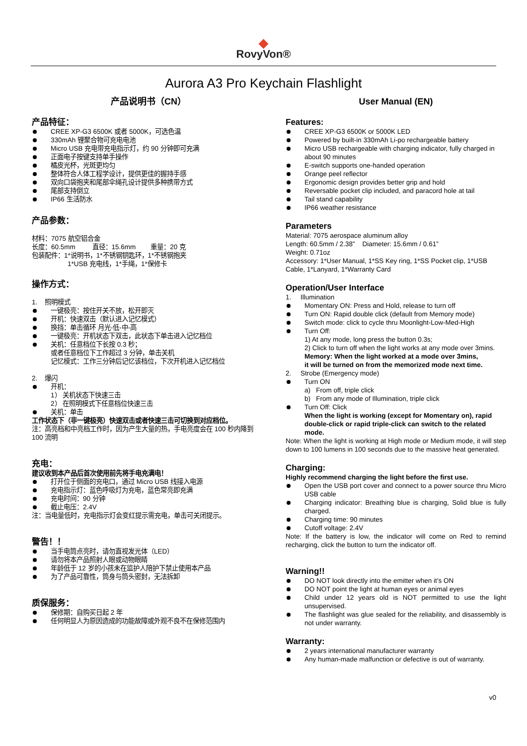◆
RovyVon®
Aurora A3 Pro Keychain Flashlight
产品说明书（CN）
产品特征：
CREE XP-G3 6500K 或者 5000K，可选色温
330mAh 锂聚合物可充电电池
Micro USB 充电带充电指示灯，约 90 分钟即可充满
正面电子按键支持单手操作
橘皮光杯，光斑更均匀
整体符合人体工程学设计，提供更佳的握持手感
双向口袋抱夹和尾部伞绳孔设计提供多种携带方式
尾部支持倒立
IP66 生活防水
产品参数：
材料：7075 航空铝合金
长度：60.5mm 直径：15.6mm 重量：20 克
包装配件：1*说明书，1*不锈钢钥匙环，1*不锈钢抱夹
1*USB 充电线，1*手绳，1*保修卡
操作方式：
1. 照明模式
一键极亮：按住开关不放，松开即灭
开机：快速双击（默认进入记忆模式）
换挡：单击循环 月光-低-中-高
一键极亮：开机状态下双击，此状态下单击进入记忆档位
关机：任意档位下长按 0.3 秒；
或者任意档位下工作超过 3 分钟，单击关机
记忆模式：工作三分钟后记忆该档位，下次开机进入记忆档位
2. 爆闪
开机：
1） 关机状态下快速三击
2） 在照明模式下任意档位快速三击
关机：单击
工作状态下（非一键极亮）快速双击或者快速三击可切换到对应档位。
注：高亮档和中亮档工作时，因为产生大量的热，手电亮度会在 100 秒内降到 100 流明
充电：
建议收到本产品后首次使用前先将手电充满电！
打开位于侧面的充电口，通过 Micro USB 线接入电源
充电指示灯：蓝色呼吸灯为充电，蓝色常亮即充满
充电时间：90 分钟
截止电压：2.4V
注：当电量低时，充电指示灯会变红提示需充电，单击可关闭提示。
警告！！
当手电筒点亮时，请勿直视发光体（LED）
请勿将本产品照射人眼或动物眼睛
年龄低于 12 岁的小孩未在监护人陪护下禁止使用本产品
为了产品可靠性，筒身与筒头密封，无法拆卸
质保服务：
保修期：自购买日起 2 年
任何明显人为原因造成的功能故障或外观不良不在保修范围内
User Manual (EN)
Features:
CREE XP-G3 6500K or 5000K LED
Powered by built-in 330mAh Li-po rechargeable battery
Micro USB rechargeable with charging indicator, fully charged in about 90 minutes
E-switch supports one-handed operation
Orange peel reflector
Ergonomic design provides better grip and hold
Reversable pocket clip included, and paracord hole at tail
Tail stand capability
IP66 weather resistance
Parameters
Material: 7075 aerospace aluminum alloy
Length: 60.5mm / 2.38” Diameter: 15.6mm / 0.61”
Weight: 0.71oz
Accessory: 1*User Manual, 1*SS Key ring, 1*SS Pocket clip, 1*USB Cable, 1*Lanyard, 1*Warranty Card
Operation/User Interface
1. Illumination
Momentary ON: Press and Hold, release to turn off
Turn ON: Rapid double click (default from Memory mode)
Switch mode: click to cycle thru Moonlight-Low-Med-High
Turn Off:
1) At any mode, long press the button 0.3s;
2) Click to turn off when the light works at any mode over 3mins.
Memory: When the light worked at a mode over 3mins,
it will be turned on from the memorized mode next time.
2. Strobe (Emergency mode)
Turn ON
a) From off, triple click
b) From any mode of Illumination, triple click
Turn Off: Click
When the light is working (except for Momentary on), rapid double-click or rapid triple-click can switch to the related mode.
Note: When the light is working at High mode or Medium mode, it will step down to 100 lumens in 100 seconds due to the massive heat generated.
Charging:
Highly recommend charging the light before the first use.
Open the USB port cover and connect to a power source thru Micro USB cable
Charging indicator: Breathing blue is charging, Solid blue is fully charged.
Charging time: 90 minutes
Cutoff voltage: 2.4V
Note: If the battery is low, the indicator will come on Red to remind recharging, click the button to turn the indicator off.
Warning!!
DO NOT look directly into the emitter when it’s ON
DO NOT point the light at human eyes or animal eyes
Child under 12 years old is NOT permitted to use the light unsupervised.
The flashlight was glue sealed for the reliability, and disassembly is not under warranty.
Warranty:
2 years international manufacturer warranty
Any human-made malfunction or defective is out of warranty.
v0